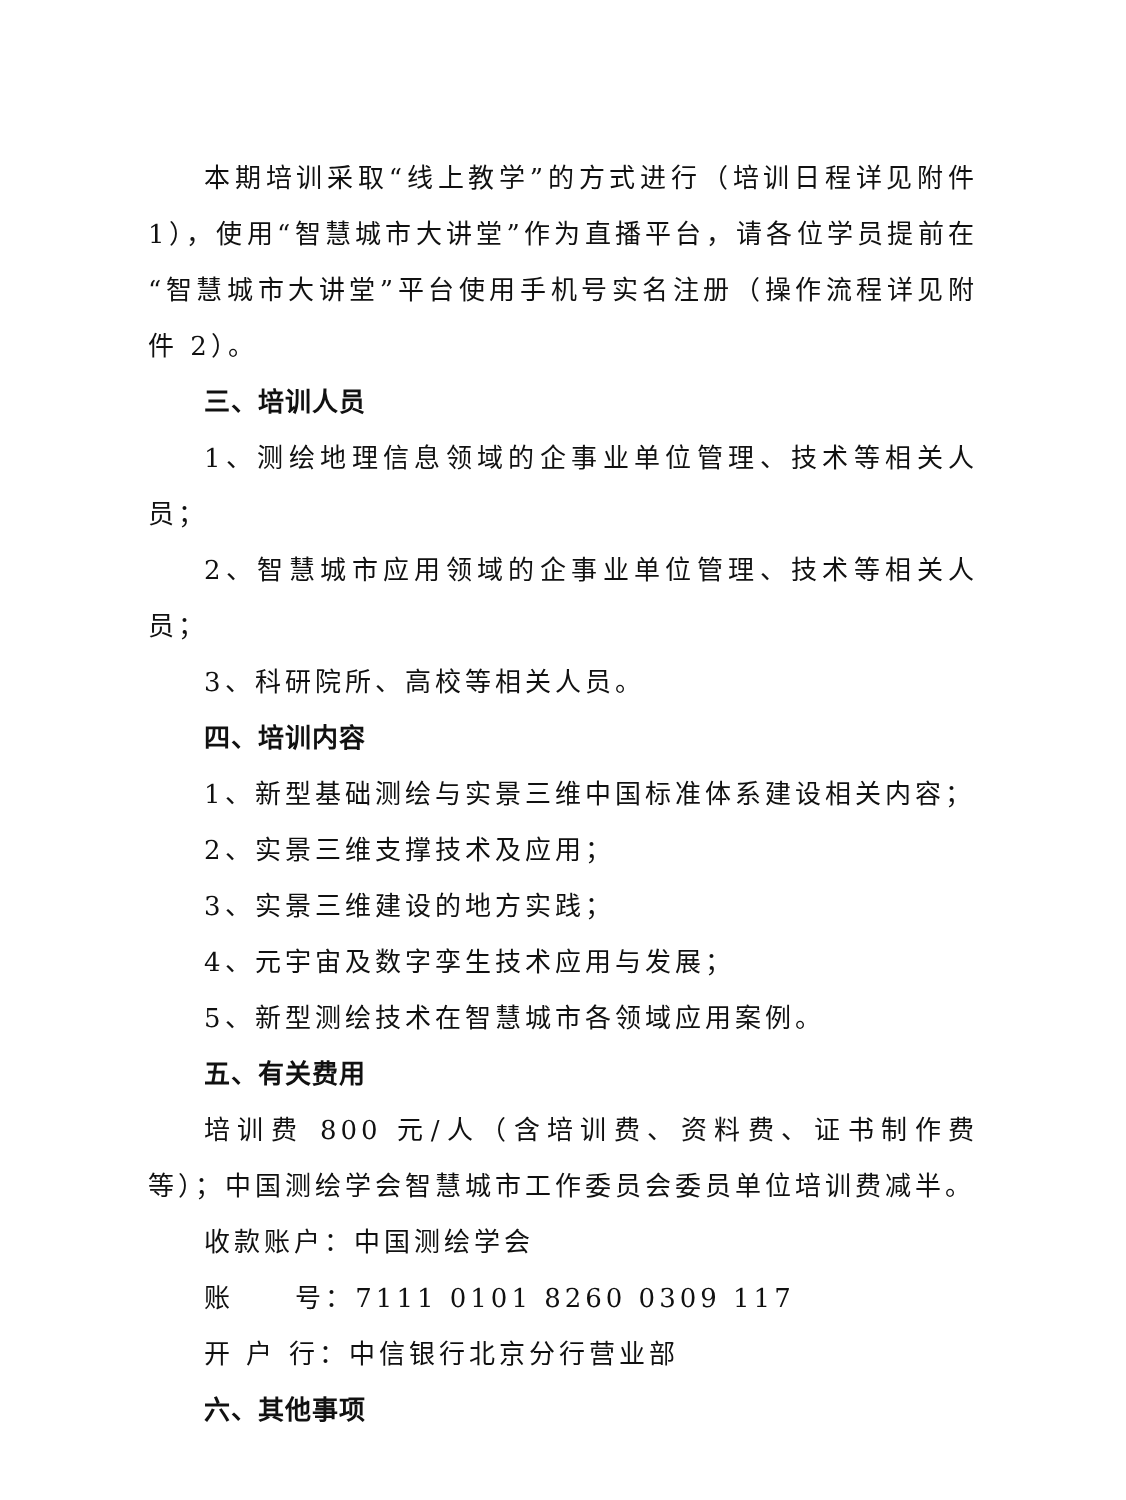本期培训采取“线上教学”的方式进行（培训日程详见附件 1），使用“智慧城市大讲堂”作为直播平台，请各位学员提前在“智慧城市大讲堂”平台使用手机号实名注册（操作流程详见附件 2）。
三、培训人员
1、测绘地理信息领域的企事业单位管理、技术等相关人员；
2、智慧城市应用领域的企事业单位管理、技术等相关人员；
3、科研院所、高校等相关人员。
四、培训内容
1、新型基础测绘与实景三维中国标准体系建设相关内容；
2、实景三维支撑技术及应用；
3、实景三维建设的地方实践；
4、元宇宙及数字孪生技术应用与发展；
5、新型测绘技术在智慧城市各领域应用案例。
五、有关费用
培训费 800 元/人（含培训费、资料费、证书制作费等）；中国测绘学会智慧城市工作委员会委员单位培训费减半。
收款账户：中国测绘学会
账 号：7111 0101 8260 0309 117
开 户 行：中信银行北京分行营业部
六、其他事项